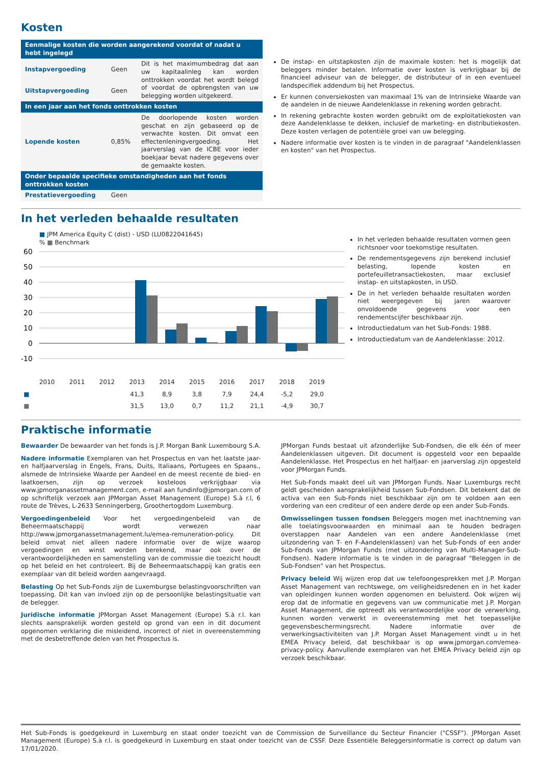Kosten
| Eenmalige kosten die worden aangerekend voordat of nadat u hebt ingelegd | | |
| --- | --- | --- |
| Instapvergoeding | Geen | Dit is het maximumbedrag dat aan uw kapitaalinleg kan worden onttrokken voordat het wordt belegd of voordat de opbrengsten van uw belegging worden uitgekeerd. |
| Uitstapvergoeding | Geen | |
| In een jaar aan het fonds onttrokken kosten | | |
| Lopende kosten | 0,85% | De doorlopende kosten worden geschat en zijn gebaseerd op de verwachte kosten. Dit omvat een effectenleningvergoeding. Het jaarverslag van de ICBE voor ieder boekjaar bevat nadere gegevens over de gemaakte kosten. |
| Onder bepaalde specifieke omstandigheden aan het fonds onttrokken kosten | | |
| Prestatievergoeding | Geen | |
De instap- en uitstapkosten zijn de maximale kosten: het is mogelijk dat beleggers minder betalen. Informatie over kosten is verkrijgbaar bij de financieel adviseur van de belegger, de distributeur of in een eventueel landspecifiek addendum bij het Prospectus.
Er kunnen conversiekosten van maximaal 1% van de Intrinsieke Waarde van de aandelen in de nieuwe Aandelenklasse in rekening worden gebracht.
In rekening gebrachte kosten worden gebruikt om de exploitatiekosten van deze Aandelenklasse te dekken, inclusief de marketing- en distributiekosten. Deze kosten verlagen de potentiële groei van uw belegging.
Nadere informatie over kosten is te vinden in de paragraaf "Aandelenklassen en kosten" van het Prospectus.
In het verleden behaalde resultaten
■ JPM America Equity C (dist) - USD (LU0822041645)
% ■ Benchmark
60
50
40
30
20
10
0
-10
| | 2010 | 2011 | 2012 | 2013 | 2014 | 2015 | 2016 | 2017 | 2018 | 2019 |
| ■ | | | | 41,3 | 8,9 | 3,8 | 7,9 | 24,4 | -5,2 | 29,0 |
| ■ | | | | 31,5 | 13,0 | 0,7 | 11,2 | 21,1 | -4,9 | 30,7 |
In het verleden behaalde resultaten vormen geen richtsnoer voor toekomstige resultaten.
De rendementsgegevens zijn berekend inclusief belasting, lopende kosten en portefeuilletransactiekosten, maar exclusief instap- en uitstapkosten, in USD.
De in het verleden behaalde resultaten worden niet weergegeven bij jaren waarover onvoldoende gegevens voor een rendementscijfer beschikbaar zijn.
Introductiedatum van het Sub-Fonds: 1988.
Introductiedatum van de Aandelenklasse: 2012.
Praktische informatie
Bewaarder De bewaarder van het fonds is J.P. Morgan Bank Luxembourg S.A.
Nadere informatie Exemplaren van het Prospectus en van het laatste jaar- en halfjaarverslag in Engels, Frans, Duits, Italiaans, Portugees en Spaans., alsmede de Intrinsieke Waarde per Aandeel en de meest recente de bied- en laatkoersen, zijn op verzoek kosteloos verkrijgbaar via www.jpmorganassetmanagement.com, e-mail aan fundinfo@jpmorgan.com of op schriftelijk verzoek aan JPMorgan Asset Management (Europe) S.à r.l, 6 route de Trèves, L-2633 Senningerberg, Groothertogdom Luxemburg.
Vergoedingenbeleid Voor het vergoedingenbeleid van de Beheermaatschappij wordt verwezen naar http://www.jpmorganassetmanagement.lu/emea-remuneration-policy. Dit beleid omvat niet alleen nadere informatie over de wijze waarop vergoedingen en winst worden berekend, maar ook over de verantwoordelijkheden en samenstelling van de commissie die toezicht houdt op het beleid en het controleert. Bij de Beheermaatschappij kan gratis een exemplaar van dit beleid worden aangevraagd.
Belasting Op het Sub-Fonds zijn de Luxemburgse belastingvoorschriften van toepassing. Dit kan van invloed zijn op de persoonlijke belastingsituatie van de belegger.
Juridische informatie JPMorgan Asset Management (Europe) S.à r.l. kan slechts aansprakelijk worden gesteld op grond van een in dit document opgenomen verklaring die misleidend, incorrect of niet in overeenstemming met de desbetreffende delen van het Prospectus is.
JPMorgan Funds bestaat uit afzonderlijke Sub-Fondsen, die elk één of meer Aandelenklassen uitgeven. Dit document is opgesteld voor een bepaalde Aandelenklasse. Het Prospectus en het halfjaar- en jaarverslag zijn opgesteld voor JPMorgan Funds.
Het Sub-Fonds maakt deel uit van JPMorgan Funds. Naar Luxemburgs recht geldt gescheiden aansprakelijkheid tussen Sub-Fondsen. Dit betekent dat de activa van een Sub-Fonds niet beschikbaar zijn om te voldoen aan een vordering van een crediteur of een andere derde op een ander Sub-Fonds.
Omwisselingen tussen fondsen Beleggers mogen met inachtneming van alle toelatingsvoorwaarden en minimaal aan te houden bedragen overstappen naar Aandelen van een andere Aandelenklasse (met uitzondering van T- en F-Aandelenklassen) van het Sub-Fonds of een ander Sub-Fonds van JPMorgan Funds (met uitzondering van Multi-Manager-Sub-Fondsen). Nadere informatie is te vinden in de paragraaf "Beleggen in de Sub-Fondsen" van het Prospectus.
Privacy beleid Wij wijzen erop dat uw telefoongesprekken met J.P. Morgan Asset Management van rechtswege, om veiligheidsredenen en in het kader van opleidingen kunnen worden opgenomen en beluisterd. Ook wijzen wij erop dat de informatie en gegevens van uw communicatie met J.P. Morgan Asset Management, die optreedt als verantwoordelijke voor de verwerking, kunnen worden verwerkt in overeenstemming met het toepasselijke gegevensbeschermingsrecht. Nadere informatie over de verwerkingsactiviteiten van J.P. Morgan Asset Management vindt u in het EMEA Privacy beleid, dat beschikbaar is op www.jpmorgan.com/emea-privacy-policy. Aanvullende exemplaren van het EMEA Privacy beleid zijn op verzoek beschikbaar.
Het Sub-Fonds is goedgekeurd in Luxemburg en staat onder toezicht van de Commission de Surveillance du Secteur Financier ("CSSF"). JPMorgan Asset Management (Europe) S.à r.l. is goedgekeurd in Luxemburg en staat onder toezicht van de CSSF. Deze Essentiële Beleggersinformatie is correct op datum van 17/01/2020.